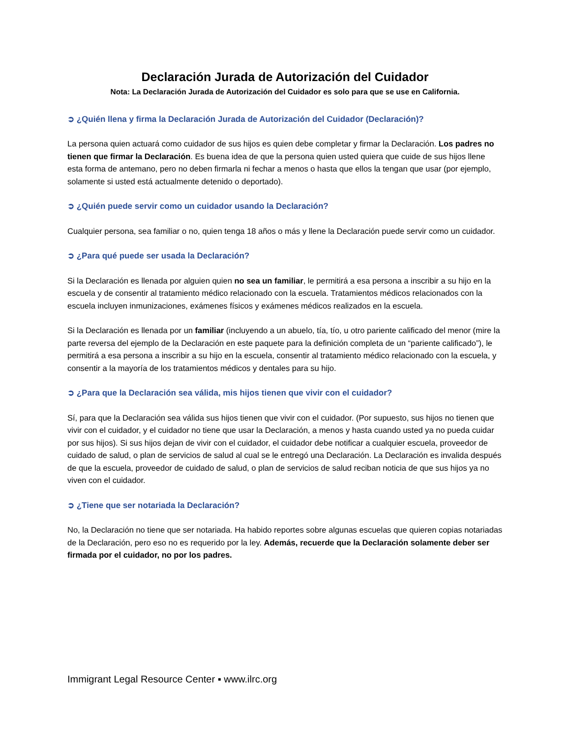Declaración Jurada de Autorización del Cuidador
Nota: La Declaración Jurada de Autorización del Cuidador es solo para que se use en California.
➲ ¿Quién llena y firma la Declaración Jurada de Autorización del Cuidador (Declaración)?
La persona quien actuará como cuidador de sus hijos es quien debe completar y firmar la Declaración. Los padres no tienen que firmar la Declaración. Es buena idea de que la persona quien usted quiera que cuide de sus hijos llene esta forma de antemano, pero no deben firmarla ni fechar a menos o hasta que ellos la tengan que usar (por ejemplo, solamente si usted está actualmente detenido o deportado).
➲ ¿Quién puede servir como un cuidador usando la Declaración?
Cualquier persona, sea familiar o no, quien tenga 18 años o más y llene la Declaración puede servir como un cuidador.
➲ ¿Para qué puede ser usada la Declaración?
Si la Declaración es llenada por alguien quien no sea un familiar, le permitirá a esa persona a inscribir a su hijo en la escuela y de consentir al tratamiento médico relacionado con la escuela. Tratamientos médicos relacionados con la escuela incluyen inmunizaciones, exámenes físicos y exámenes médicos realizados en la escuela.
Si la Declaración es llenada por un familiar (incluyendo a un abuelo, tía, tío, u otro pariente calificado del menor (mire la parte reversa del ejemplo de la Declaración en este paquete para la definición completa de un “pariente calificado”), le permitirá a esa persona a inscribir a su hijo en la escuela, consentir al tratamiento médico relacionado con la escuela, y consentir a la mayoría de los tratamientos médicos y dentales para su hijo.
➲ ¿Para que la Declaración sea válida, mis hijos tienen que vivir con el cuidador?
Sí, para que la Declaración sea válida sus hijos tienen que vivir con el cuidador. (Por supuesto, sus hijos no tienen que vivir con el cuidador, y el cuidador no tiene que usar la Declaración, a menos y hasta cuando usted ya no pueda cuidar por sus hijos). Si sus hijos dejan de vivir con el cuidador, el cuidador debe notificar a cualquier escuela, proveedor de cuidado de salud, o plan de servicios de salud al cual se le entregó una Declaración. La Declaración es invalida después de que la escuela, proveedor de cuidado de salud, o plan de servicios de salud reciban noticia de que sus hijos ya no viven con el cuidador.
➲ ¿Tiene que ser notariada la Declaración?
No, la Declaración no tiene que ser notariada. Ha habido reportes sobre algunas escuelas que quieren copias notariadas de la Declaración, pero eso no es requerido por la ley. Además, recuerde que la Declaración solamente deber ser firmada por el cuidador, no por los padres.
Immigrant Legal Resource Center ▪ www.ilrc.org